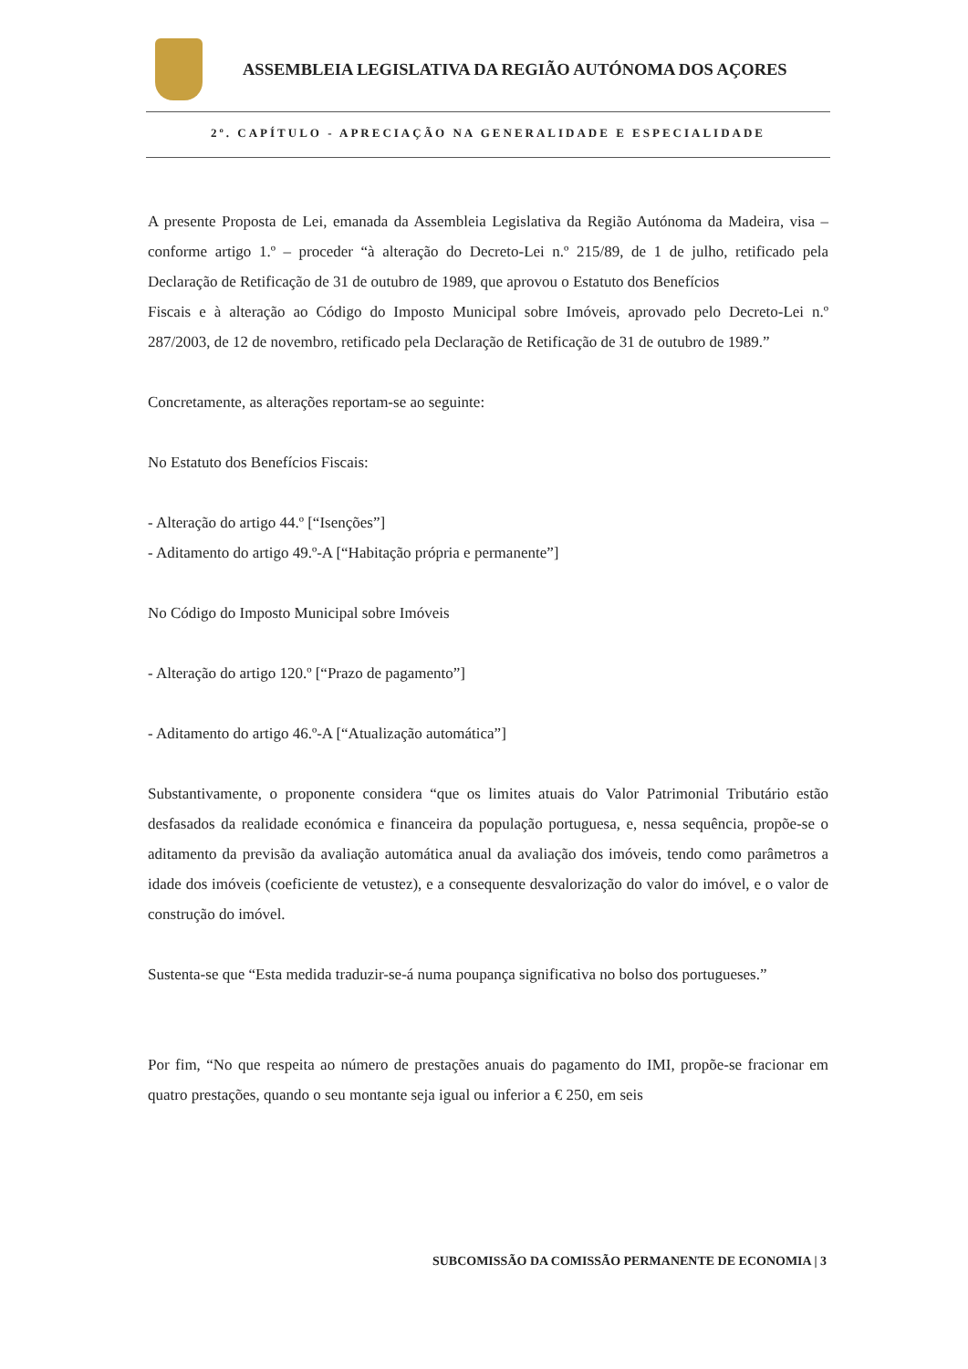ASSEMBLEIA LEGISLATIVA DA REGIÃO AUTÓNOMA DOS AÇORES
2º. CAPÍTULO - APRECIAÇÃO NA GENERALIDADE E ESPECIALIDADE
A presente Proposta de Lei, emanada da Assembleia Legislativa da Região Autónoma da Madeira, visa – conforme artigo 1.º – proceder “à alteração do Decreto-Lei n.º 215/89, de 1 de julho, retificado pela Declaração de Retificação de 31 de outubro de 1989, que aprovou o Estatuto dos Benefícios
Fiscais e à alteração ao Código do Imposto Municipal sobre Imóveis, aprovado pelo Decreto-Lei n.º 287/2003, de 12 de novembro, retificado pela Declaração de Retificação de 31 de outubro de 1989.”
Concretamente, as alterações reportam-se ao seguinte:
No Estatuto dos Benefícios Fiscais:
- Alteração do artigo 44.º [“Isenções”]
- Aditamento do artigo 49.º-A [“Habitação própria e permanente”]
No Código do Imposto Municipal sobre Imóveis
- Alteração do artigo 120.º [“Prazo de pagamento”]
- Aditamento do artigo 46.º-A [“Atualização automática”]
Substantivamente, o proponente considera “que os limites atuais do Valor Patrimonial Tributário estão desfasados da realidade económica e financeira da população portuguesa, e, nessa sequência, propõe-se o aditamento da previsão da avaliação automática anual da avaliação dos imóveis, tendo como parâmetros a idade dos imóveis (coeficiente de vetustez), e a consequente desvalorização do valor do imóvel, e o valor de construção do imóvel.
Sustenta-se que “Esta medida traduzir-se-á numa poupança significativa no bolso dos portugueses.”
Por fim, “No que respeita ao número de prestações anuais do pagamento do IMI, propõe-se fracionar em quatro prestações, quando o seu montante seja igual ou inferior a € 250, em seis
SUBCOMISSÃO DA COMISSÃO PERMANENTE DE ECONOMIA | 3